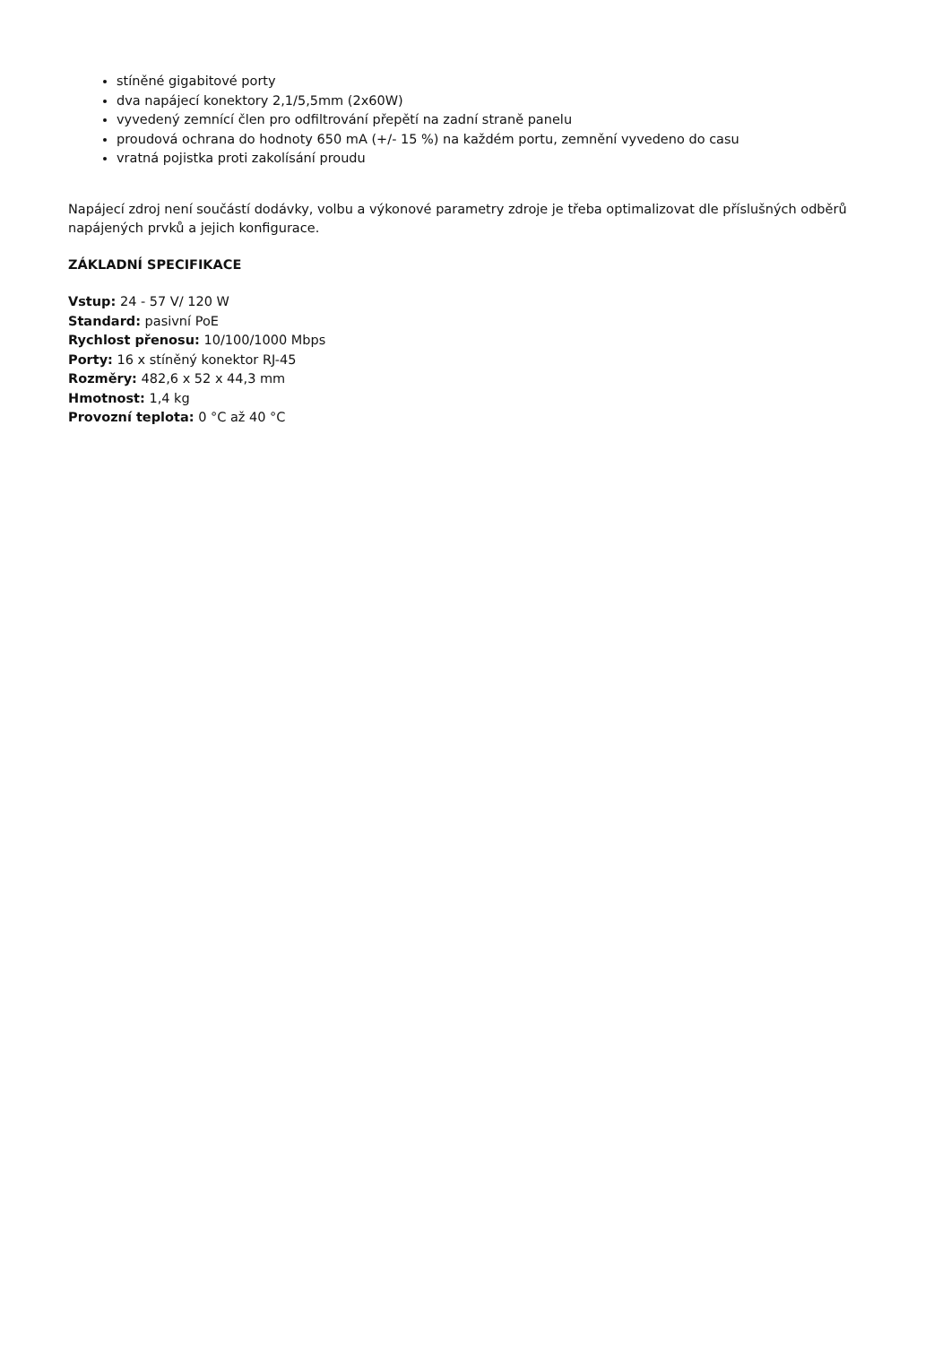stíněné gigabitové porty
dva napájecí konektory 2,1/5,5mm (2x60W)
vyvedený zemnící člen pro odfiltrování přepětí na zadní straně panelu
proudová ochrana do hodnoty 650 mA (+/- 15 %) na každém portu, zemnění vyvedeno do casu
vratná pojistka proti zakolísání proudu
Napájecí zdroj není součástí dodávky, volbu a výkonové parametry zdroje je třeba optimalizovat dle příslušných odběrů napájených prvků a jejich konfigurace.
ZÁKLADNÍ SPECIFIKACE
Vstup: 24 - 57 V/ 120 W
Standard: pasivní PoE
Rychlost přenosu: 10/100/1000 Mbps
Porty: 16 x stíněný konektor RJ-45
Rozměry: 482,6 x 52 x 44,3 mm
Hmotnost: 1,4 kg
Provozní teplota: 0 °C až 40 °C